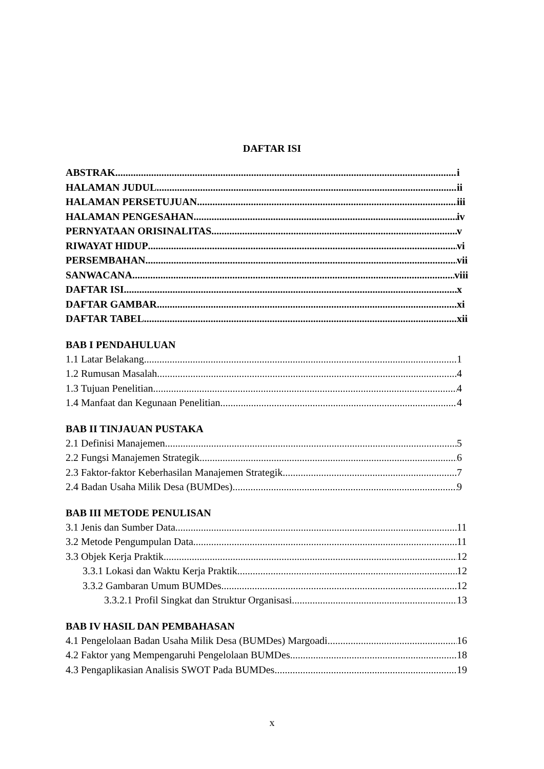DAFTAR ISI
ABSTRAK i
HALAMAN JUDUL ii
HALAMAN PERSETUJUAN iii
HALAMAN PENGESAHAN iv
PERNYATAAN ORISINALITAS v
RIWAYAT HIDUP vi
PERSEMBAHAN vii
SANWACANA viii
DAFTAR ISI x
DAFTAR GAMBAR xi
DAFTAR TABEL xii
BAB I PENDAHULUAN
1.1 Latar Belakang 1
1.2 Rumusan Masalah 4
1.3 Tujuan Penelitian 4
1.4 Manfaat dan Kegunaan Penelitian 4
BAB II TINJAUAN PUSTAKA
2.1 Definisi Manajemen 5
2.2 Fungsi Manajemen Strategik 6
2.3 Faktor-faktor Keberhasilan Manajemen Strategik 7
2.4 Badan Usaha Milik Desa (BUMDes) 9
BAB III METODE PENULISAN
3.1 Jenis dan Sumber Data 11
3.2 Metode Pengumpulan Data 11
3.3 Objek Kerja Praktik 12
3.3.1 Lokasi dan Waktu Kerja Praktik 12
3.3.2 Gambaran Umum BUMDes 12
3.3.2.1 Profil Singkat dan Struktur Organisasi 13
BAB IV HASIL DAN PEMBAHASAN
4.1 Pengelolaan Badan Usaha Milik Desa (BUMDes) Margoadi 16
4.2 Faktor yang Mempengaruhi Pengelolaan BUMDes 18
4.3 Pengaplikasian Analisis SWOT Pada BUMDes 19
x